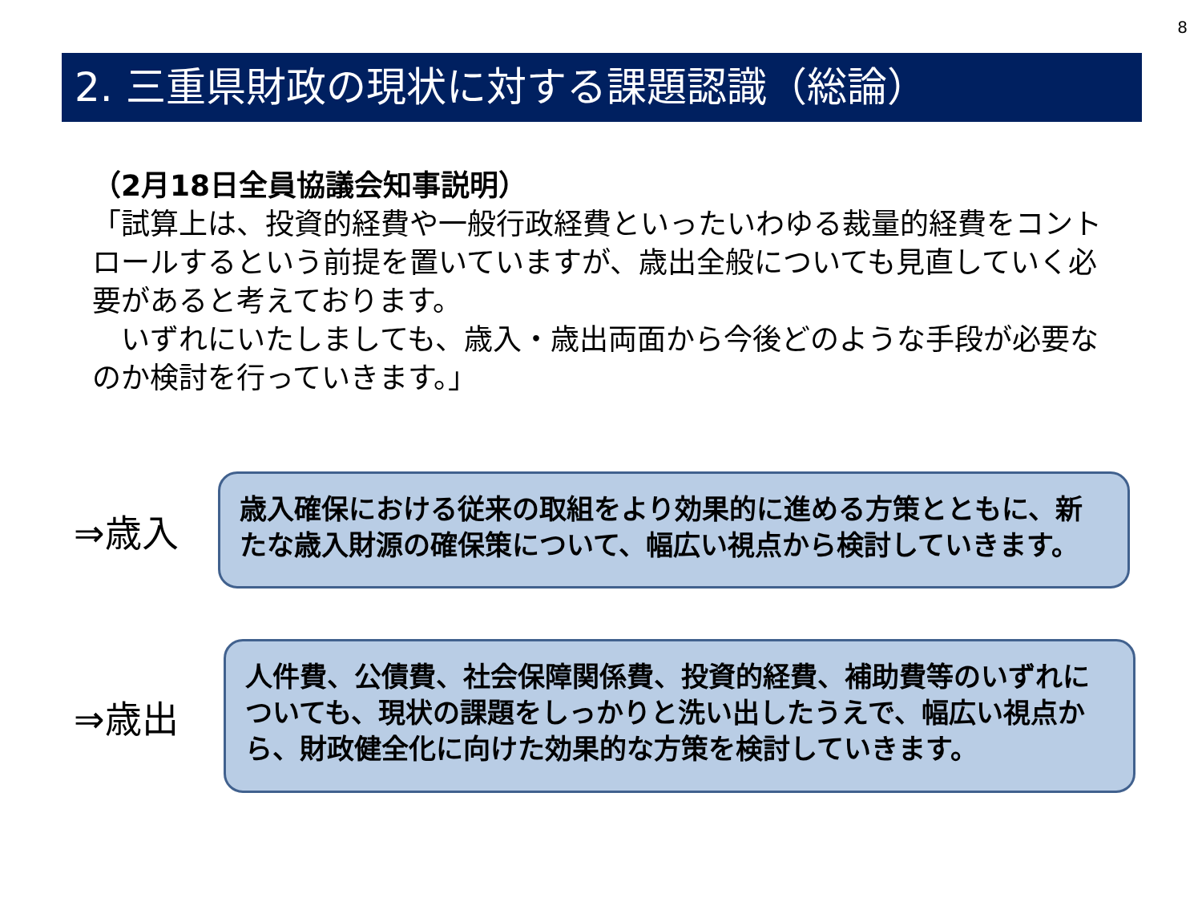8
2. 三重県財政の現状に対する課題認識（総論）
（2月18日全員協議会知事説明）
「試算上は、投資的経費や一般行政経費といったいわゆる裁量的経費をコントロールするという前提を置いていますが、歳出全般についても見直していく必要があると考えております。
　いずれにいたしましても、歳入・歳出両面から今後どのような手段が必要なのか検討を行っていきます。」
⇒歳入
歳入確保における従来の取組をより効果的に進める方策とともに、新たな歳入財源の確保策について、幅広い視点から検討していきます。
⇒歳出
人件費、公債費、社会保障関係費、投資的経費、補助費等のいずれについても、現状の課題をしっかりと洗い出したうえで、幅広い視点から、財政健全化に向けた効果的な方策を検討していきます。